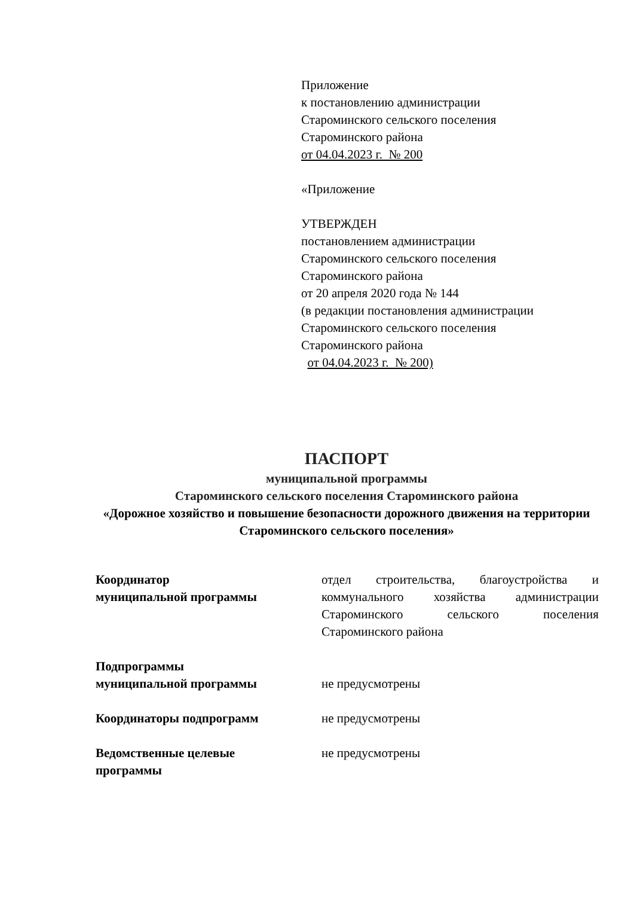Приложение
к постановлению администрации
Староминского сельского поселения
Староминского района
от 04.04.2023 г. № 200
«Приложение
УТВЕРЖДЕН
постановлением администрации
Староминского сельского поселения
Староминского района
от 20 апреля 2020 года № 144
(в редакции постановления администрации
Староминского сельского поселения
Староминского района
от 04.04.2023 г. № 200)
ПАСПОРТ
муниципальной программы
Староминского сельского поселения Староминского района
«Дорожное хозяйство и повышение безопасности дорожного движения на территории Староминского сельского поселения»
| Координатор муниципальной программы | отдел строительства, благоустройства и коммунального хозяйства администрации Староминского сельского поселения Староминского района |
| Подпрограммы муниципальной программы | не предусмотрены |
| Координаторы подпрограмм | не предусмотрены |
| Ведомственные целевые программы | не предусмотрены |